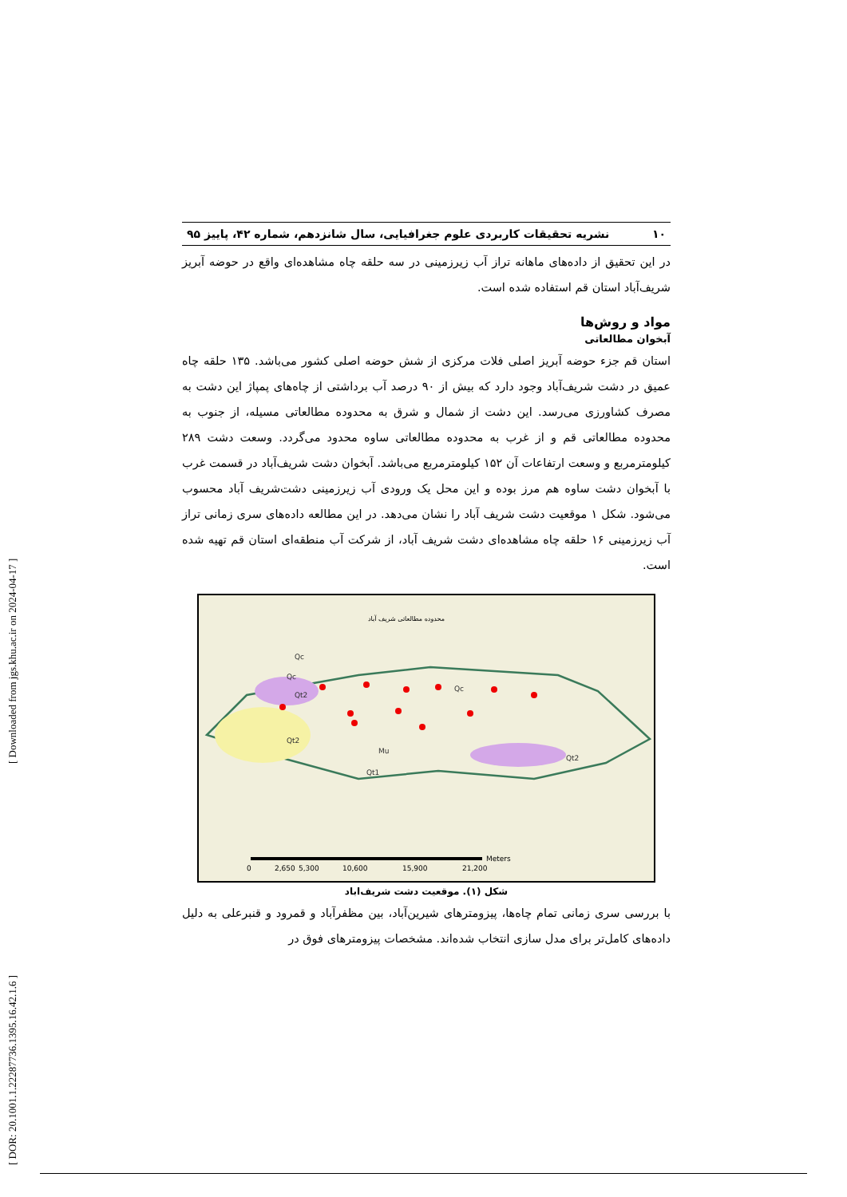[ DOR: 20.1001.1.22287736.1395.16.42.1.6 ] [ Downloaded from jgs.khu.ac.ir on 2024-04-17 ]
۱۰ نشریه تحقیقات کاربردی علوم جغرافیایی، سال شانزدهم، شماره ۴۲، پاییز ۹۵
در این تحقیق از داده‌های ماهانه تراز آب زیرزمینی در سه حلقه چاه مشاهده‌ای واقع در حوضه آبریز شریف‌آباد استان قم استفاده شده است.
مواد و روش‌ها
آبخوان مطالعاتی
استان قم جزء حوضه آبریز اصلی فلات مرکزی از شش حوضه اصلی کشور می‌باشد. ۱۳۵ حلقه چاه عمیق در دشت شریف‌آباد وجود دارد که بیش از ۹۰ درصد آب برداشتی از چاه‌های پمپاژ این دشت به مصرف کشاورزی می‌رسد. این دشت از شمال و شرق به محدوده مطالعاتی مسیله، از جنوب به محدوده مطالعاتی قم و از غرب به محدوده مطالعاتی ساوه محدود می‌گردد. وسعت دشت ۲۸۹ کیلومترمربع و وسعت ارتفاعات آن ۱۵۲ کیلومترمربع می‌باشد. آبخوان دشت شریف‌آباد در قسمت غرب با آبخوان دشت ساوه هم مرز بوده و این محل یک ورودی آب زیرزمینی دشت‌شریف آباد محسوب می‌شود. شکل ۱ موقعیت دشت شریف آباد را نشان می‌دهد. در این مطالعه داده‌های سری زمانی تراز آب زیرزمینی ۱۶ حلقه چاه مشاهده‌ای دشت شریف آباد، از شرکت آب منطقه‌ای استان قم تهیه شده است.
محدوده مطالعاتی شریف آباد
Qc
Qc
Qt2
Qt2
Qt1
Qt2
Mu
Qc
0
2,650
5,300
10,600
15,900
21,200
Meters
شکل (۱). موقعیت دشت شریف‌اباد
با بررسی سری زمانی تمام چاه‌ها، پیزومترهای شیرین‌آباد، بین مظفرآباد و قمرود و قنبرعلی به دلیل داده‌های کامل‌تر برای مدل سازی انتخاب شده‌اند. مشخصات پیزومترهای فوق در